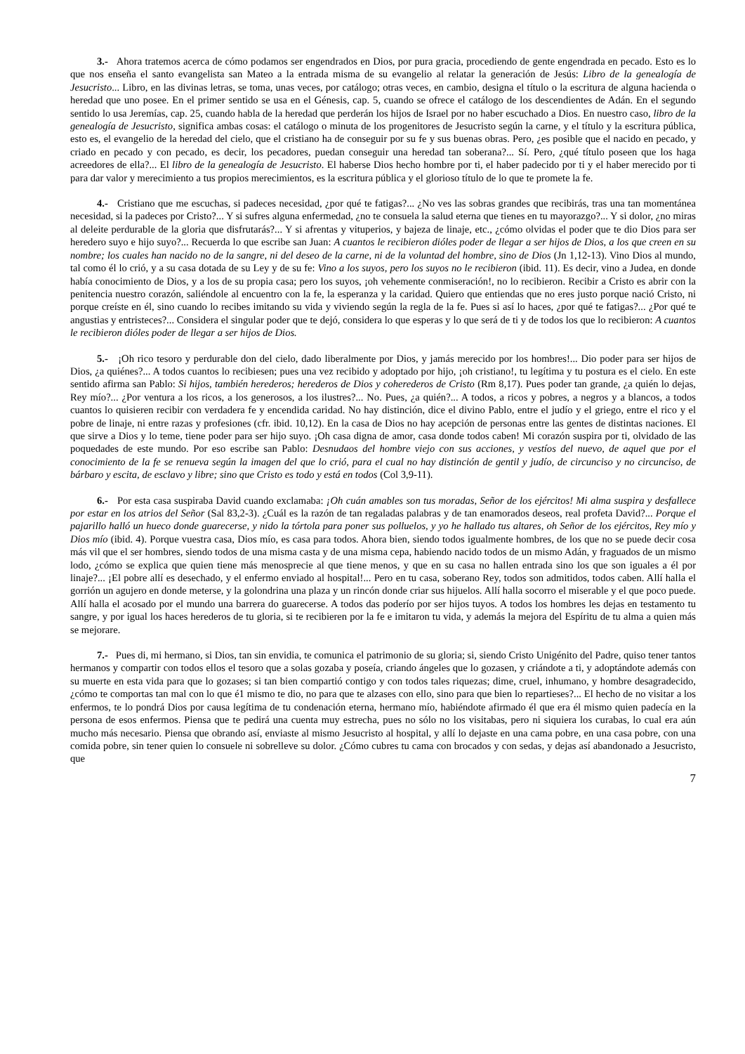3.- Ahora tratemos acerca de cómo podamos ser engendrados en Dios, por pura gracia, procediendo de gente engendrada en pecado. Esto es lo que nos enseña el santo evangelista san Mateo a la entrada misma de su evangelio al relatar la generación de Jesús: Libro de la genealogía de Jesucristo... Libro, en las divinas letras, se toma, unas veces, por catálogo; otras veces, en cambio, designa el título o la escritura de alguna hacienda o heredad que uno posee. En el primer sentido se usa en el Génesis, cap. 5, cuando se ofrece el catálogo de los descendientes de Adán. En el segundo sentido lo usa Jeremías, cap. 25, cuando habla de la heredad que perderán los hijos de Israel por no haber escuchado a Dios. En nuestro caso, libro de la genealogía de Jesucristo, significa ambas cosas: el catálogo o minuta de los progenitores de Jesucristo según la carne, y el título y la escritura pública, esto es, el evangelio de la heredad del cielo, que el cristiano ha de conseguir por su fe y sus buenas obras. Pero, ¿es posible que el nacido en pecado, y criado en pecado y con pecado, es decir, los pecadores, puedan conseguir una heredad tan soberana?... Sí. Pero, ¿qué título poseen que los haga acreedores de ella?... El libro de la genealogía de Jesucristo. El haberse Dios hecho hombre por ti, el haber padecido por ti y el haber merecido por ti para dar valor y merecimiento a tus propios merecimientos, es la escritura pública y el glorioso título de lo que te promete la fe.
4.- Cristiano que me escuchas, si padeces necesidad, ¿por qué te fatigas?... ¿No ves las sobras grandes que recibirás, tras una tan momentánea necesidad, si la padeces por Cristo?... Y si sufres alguna enfermedad, ¿no te consuela la salud eterna que tienes en tu mayorazgo?... Y si dolor, ¿no miras al deleite perdurable de la gloria que disfrutarás?... Y si afrentas y vituperios, y bajeza de linaje, etc., ¿cómo olvidas el poder que te dio Dios para ser heredero suyo e hijo suyo?... Recuerda lo que escribe san Juan: A cuantos le recibieron dióles poder de llegar a ser hijos de Dios, a los que creen en su nombre; los cuales han nacido no de la sangre, ni del deseo de la carne, ni de la voluntad del hombre, sino de Dios (Jn 1,12-13). Vino Dios al mundo, tal como él lo crió, y a su casa dotada de su Ley y de su fe: Vino a los suyos, pero los suyos no le recibieron (ibid. 11). Es decir, vino a Judea, en donde había conocimiento de Dios, y a los de su propia casa; pero los suyos, ¡oh vehemente conmiseración!, no lo recibieron. Recibir a Cristo es abrir con la penitencia nuestro corazón, saliéndole al encuentro con la fe, la esperanza y la caridad. Quiero que entiendas que no eres justo porque nació Cristo, ni porque creíste en él, sino cuando lo recibes imitando su vida y viviendo según la regla de la fe. Pues si así lo haces, ¿por qué te fatigas?... ¿Por qué te angustias y entristeces?... Considera el singular poder que te dejó, considera lo que esperas y lo que será de ti y de todos los que lo recibieron: A cuantos le recibieron dióles poder de llegar a ser hijos de Dios.
5.- ¡Oh rico tesoro y perdurable don del cielo, dado liberalmente por Dios, y jamás merecido por los hombres!... Dio poder para ser hijos de Dios, ¿a quiénes?... A todos cuantos lo recibiesen; pues una vez recibido y adoptado por hijo, ¡oh cristiano!, tu legítima y tu postura es el cielo. En este sentido afirma san Pablo: Si hijos, también herederos; herederos de Dios y coherederos de Cristo (Rm 8,17). Pues poder tan grande, ¿a quién lo dejas, Rey mío?... ¿Por ventura a los ricos, a los generosos, a los ilustres?... No. Pues, ¿a quién?... A todos, a ricos y pobres, a negros y a blancos, a todos cuantos lo quisieren recibir con verdadera fe y encendida caridad. No hay distinción, dice el divino Pablo, entre el judío y el griego, entre el rico y el pobre de linaje, ni entre razas y profesiones (cfr. ibid. 10,12). En la casa de Dios no hay acepción de personas entre las gentes de distintas naciones. El que sirve a Dios y lo teme, tiene poder para ser hijo suyo. ¡Oh casa digna de amor, casa donde todos caben! Mi corazón suspira por ti, olvidado de las poquedades de este mundo. Por eso escribe san Pablo: Desnudaos del hombre viejo con sus acciones, y vestíos del nuevo, de aquel que por el conocimiento de la fe se renueva según la imagen del que lo crió, para el cual no hay distinción de gentil y judío, de circunciso y no circunciso, de bárbaro y escita, de esclavo y libre; sino que Cristo es todo y está en todos (Col 3,9-11).
6.- Por esta casa suspiraba David cuando exclamaba: ¡Oh cuán amables son tus moradas, Señor de los ejércitos! Mi alma suspira y desfallece por estar en los atrios del Señor (Sal 83,2-3). ¿Cuál es la razón de tan regaladas palabras y de tan enamorados deseos, real profeta David?... Porque el pajarillo halló un hueco donde guarecerse, y nido la tórtola para poner sus polluelos, y yo he hallado tus altares, oh Señor de los ejércitos, Rey mío y Dios mío (ibid. 4). Porque vuestra casa, Dios mío, es casa para todos. Ahora bien, siendo todos igualmente hombres, de los que no se puede decir cosa más vil que el ser hombres, siendo todos de una misma casta y de una misma cepa, habiendo nacido todos de un mismo Adán, y fraguados de un mismo lodo, ¿cómo se explica que quien tiene más menosprecie al que tiene menos, y que en su casa no hallen entrada sino los que son iguales a él por linaje?... ¡El pobre allí es desechado, y el enfermo enviado al hospital!... Pero en tu casa, soberano Rey, todos son admitidos, todos caben. Allí halla el gorrión un agujero en donde meterse, y la golondrina una plaza y un rincón donde criar sus hijuelos. Allí halla socorro el miserable y el que poco puede. Allí halla el acosado por el mundo una barrera do guarecerse. A todos das poderío por ser hijos tuyos. A todos los hombres les dejas en testamento tu sangre, y por igual los haces herederos de tu gloria, si te recibieren por la fe e imitaron tu vida, y además la mejora del Espíritu de tu alma a quien más se mejorare.
7.- Pues di, mi hermano, si Dios, tan sin envidia, te comunica el patrimonio de su gloria; si, siendo Cristo Unigénito del Padre, quiso tener tantos hermanos y compartir con todos ellos el tesoro que a solas gozaba y poseía, criando ángeles que lo gozasen, y criándote a ti, y adoptándote además con su muerte en esta vida para que lo gozases; si tan bien compartió contigo y con todos tales riquezas; dime, cruel, inhumano, y hombre desagradecido, ¿cómo te comportas tan mal con lo que é1 mismo te dio, no para que te alzases con ello, sino para que bien lo repartieses?... El hecho de no visitar a los enfermos, te lo pondrá Dios por causa legítima de tu condenación eterna, hermano mío, habiéndote afirmado él que era él mismo quien padecía en la persona de esos enfermos. Piensa que te pedirá una cuenta muy estrecha, pues no sólo no los visitabas, pero ni siquiera los curabas, lo cual era aún mucho más necesario. Piensa que obrando así, enviaste al mismo Jesucristo al hospital, y allí lo dejaste en una cama pobre, en una casa pobre, con una comida pobre, sin tener quien lo consuele ni sobrelleve su dolor. ¿Cómo cubres tu cama con brocados y con sedas, y dejas así abandonado a Jesucristo, que
7